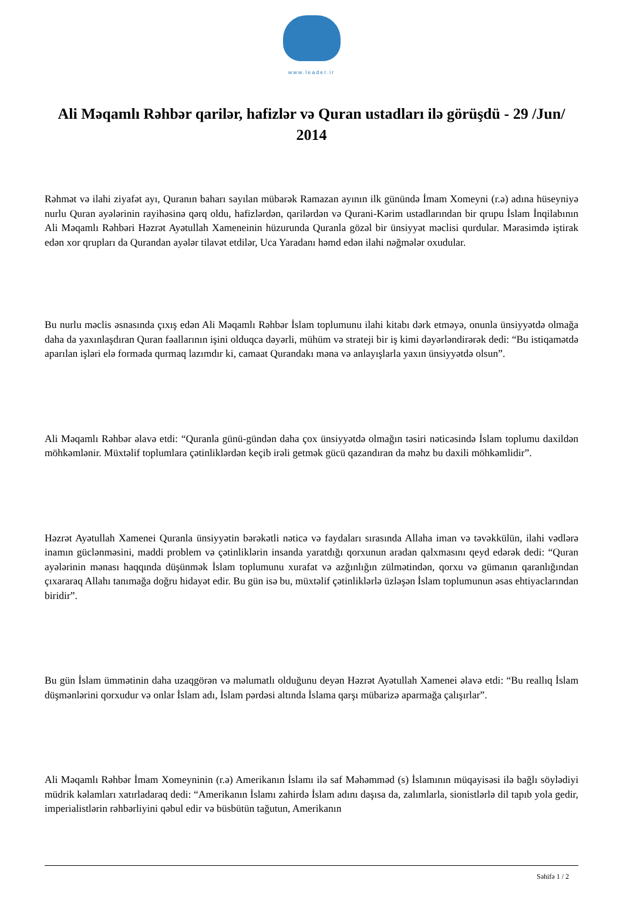www.leader.ir
Ali Məqamlı Rəhbər qarilər, hafizlər və Quran ustadları ilə görüşdü - 29 /Jun/ 2014
Rəhmət və ilahi ziyafət ayı, Quranın baharı sayılan mübarək Ramazan ayının ilk günündə İmam Xomeyni (r.ə) adına hüseyniyə nurlu Quran ayələrinin rayihəsinə qərq oldu, hafizlərdən, qarilərdən və Qurani-Kərim ustadlarından bir qrupu İslam İnqilabının Ali Məqamlı Rəhbəri Həzrət Ayətullah Xameneinin hüzurunda Quranla gözəl bir ünsiyyət məclisi qurdular. Mərasimdə iştirak edən xor qrupları da Qurandan ayələr tilavət etdilər, Uca Yaradanı həmd edən ilahi nəğmələr oxudular.
Bu nurlu məclis əsnasında çıxış edən Ali Məqamlı Rəhbər İslam toplumunu ilahi kitabı dərk etməyə, onunla ünsiyyətdə olmağa daha da yaxınlaşdıran Quran fəallarının işini olduqca dəyərli, mühüm və strateji bir iş kimi dəyərləndirərək dedi: “Bu istiqamətdə aparılan işləri elə formada qurmaq lazımdır ki, camaat Qurandakı məna və anlayışlarla yaxın ünsiyyətdə olsun”.
Ali Məqamlı Rəhbər əlavə etdi: “Quranla günü-gündən daha çox ünsiyyətdə olmağın təsiri nəticəsində İslam toplumu daxildən möhkəmlənir. Müxtəlif toplumlara çətinliklərdən keçib irəli getmək gücü qazandıran da məhz bu daxili möhkəmlidir”.
Həzrət Ayətullah Xamenei Quranla ünsiyyətin bərəkətli nəticə və faydaları sırasında Allaha iman və təvəkkülün, ilahi vədlərə inamın güclənməsini, maddi problem və çətinliklərin insanda yaratdığı qorxunun aradan qalxmasını qeyd edərək dedi: “Quran ayələrinin mənası haqqında düşünmək İslam toplumunu xurafat və azğınlığın zülmətindən, qorxu və gümanın qaranlığından çıxararaq Allahı tanımağa doğru hidayət edir. Bu gün isə bu, müxtəlif çətinliklərlə üzləşən İslam toplumunun əsas ehtiyaclarından biridir”.
Bu gün İslam ümmətinin daha uzaqgörən və məlumatlı olduğunu deyən Həzrət Ayətullah Xamenei əlavə etdi: “Bu reallıq İslam düşmənlərini qorxudur və onlar İslam adı, İslam pərdəsi altında İslama qarşı mübarizə aparmağa çalışırlar”.
Ali Məqamlı Rəhbər İmam Xomeyninin (r.ə) Amerikanın İslamı ilə saf Məhəmməd (s) İslamının müqayisəsi ilə bağlı söylədiyi müdrik kəlamları xatırladaraq dedi: “Amerikanın İslamı zahirdə İslam adını daşısa da, zalımlarla, sionistlərlə dil tapıb yola gedir, imperialistlərin rəhbərliyini qəbul edir və büsbütün tağutun, Amerikanın
Səhifə 1 / 2